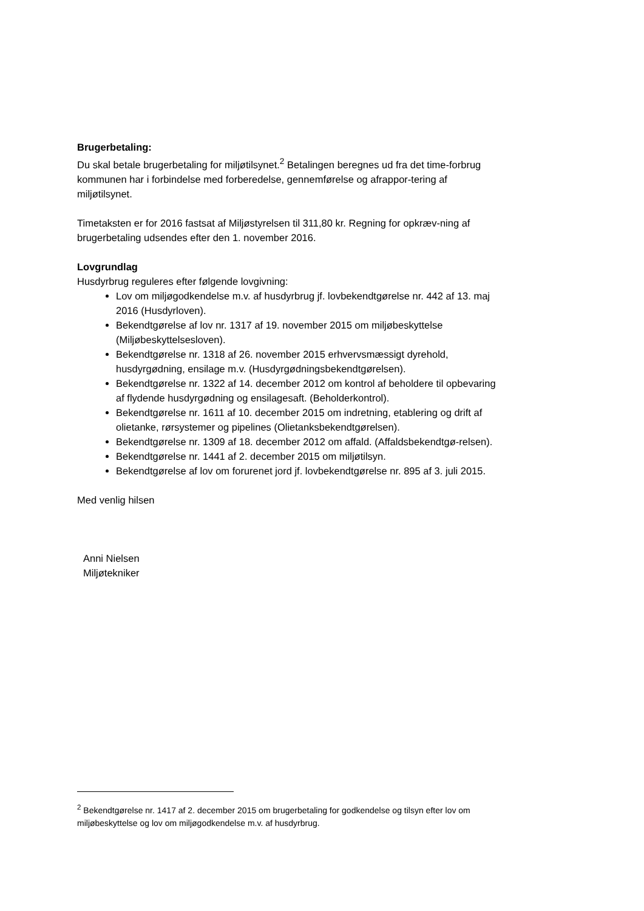Brugerbetaling:
Du skal betale brugerbetaling for miljøtilsynet.<sup>2</sup> Betalingen beregnes ud fra det time-forbrug kommunen har i forbindelse med forberedelse, gennemførelse og afrappor-tering af miljøtilsynet.
Timetaksten er for 2016 fastsat af Miljøstyrelsen til 311,80 kr. Regning for opkræv-ning af brugerbetaling udsendes efter den 1. november 2016.
Lovgrundlag
Husdyrbrug reguleres efter følgende lovgivning:
Lov om miljøgodkendelse m.v. af husdyrbrug jf. lovbekendtgørelse nr. 442 af 13. maj 2016 (Husdyrloven).
Bekendtgørelse af lov nr. 1317 af 19. november 2015 om miljøbeskyttelse (Miljøbeskyttelsesloven).
Bekendtgørelse nr. 1318 af 26. november 2015 erhvervsmæssigt dyrehold, husdyrgødning, ensilage m.v. (Husdyrgødningsbekendtgørelsen).
Bekendtgørelse nr. 1322 af 14. december 2012 om kontrol af beholdere til opbevaring af flydende husdyrgødning og ensilagesaft. (Beholderkontrol).
Bekendtgørelse nr. 1611 af 10. december 2015 om indretning, etablering og drift af olietanke, rørsystemer og pipelines (Olietanksbekendtgørelsen).
Bekendtgørelse nr. 1309 af 18. december 2012 om affald. (Affaldsbekendtgø-relsen).
Bekendtgørelse nr. 1441 af 2. december 2015 om miljøtilsyn.
Bekendtgørelse af lov om forurenet jord jf. lovbekendtgørelse nr. 895 af 3. juli 2015.
Med venlig hilsen
Anni Nielsen
Miljøtekniker
<sup>2</sup> Bekendtgørelse nr. 1417 af 2. december 2015 om brugerbetaling for godkendelse og tilsyn efter lov om miljøbeskyttelse og lov om miljøgodkendelse m.v. af husdyrbrug.